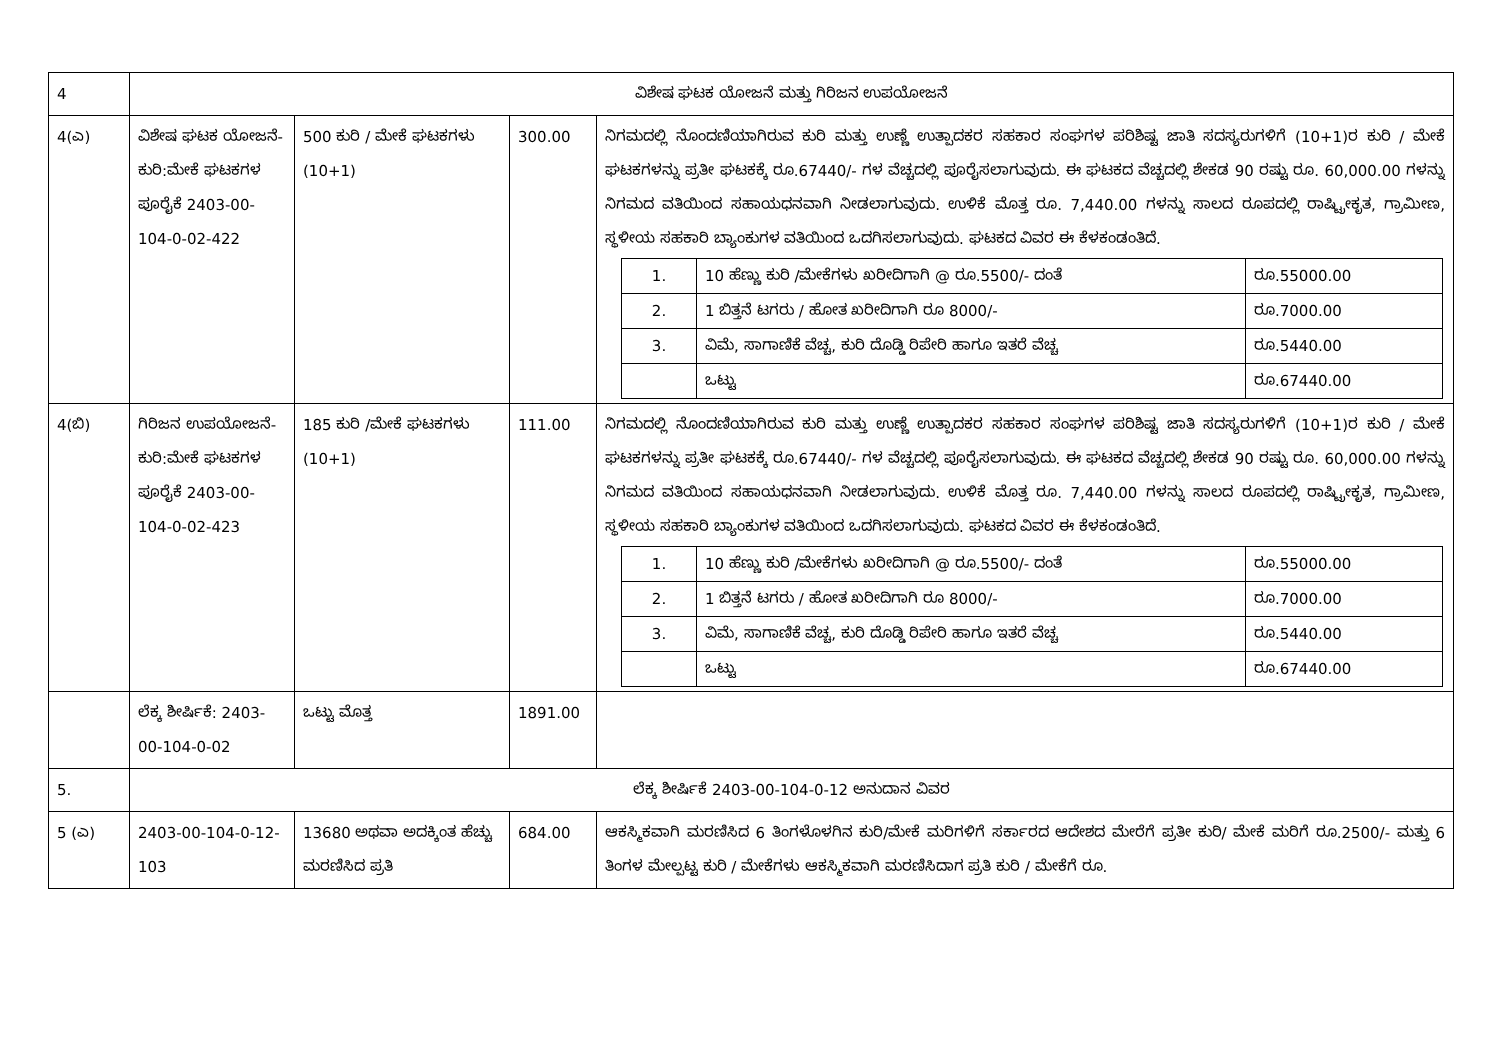| 4 | ವಿಶೇಷ ಘಟಕ ಯೋಜನೆ ಮತ್ತು ಗಿರಿಜನ ಉಪಯೋಜನೆ | | | |
| 4(ಎ) | ವಿಶೇಷ ಘಟಕ ಯೋಜನೆ- ಕುರಿ:ಮೇಕೆ ಘಟಕಗಳ ಪೂರೈಕೆ 2403-00-104-0-02-422 | 500 ಕುರಿ / ಮೇಕೆ ಘಟಕಗಳು (10+1) | 300.00 | ನಿಗಮದಲ್ಲಿ ನೊಂದಣಿಯಾಗಿರುವ ಕುರಿ ಮತ್ತು ಉಣ್ಣೆ ಉತ್ಪಾದಕರ ಸಹಕಾರ ಸಂಘಗಳ ಪರಿಶಿಷ್ಟ ಜಾತಿ ಸದಸ್ಯರುಗಳಿಗೆ (10+1)ರ ಕುರಿ / ಮೇಕೆ ಘಟಕಗಳನ್ನು ಪ್ರತೀ ಘಟಕಕ್ಕೆ ರೂ.67440/- ಗಳ ವೆಚ್ಚದಲ್ಲಿ ಪೂರೈಸಲಾಗುವುದು. ಈ ಘಟಕದ ವೆಚ್ಚದಲ್ಲಿ ಶೇಕಡ 90 ರಷ್ಟು ರೂ. 60,000.00 ಗಳನ್ನು ನಿಗಮದ ವತಿಯಿಂದ ಸಹಾಯಧನವಾಗಿ ನೀಡಲಾಗುವುದು. ಉಳಿಕೆ ಮೊತ್ತ ರೂ. 7,440.00 ಗಳನ್ನು ಸಾಲದ ರೂಪದಲ್ಲಿ ರಾಷ್ಟ್ರೀಕೃತ, ಗ್ರಾಮೀಣ, ಸ್ಥಳೀಯ ಸಹಕಾರಿ ಬ್ಯಾಂಕುಗಳ ವತಿಯಿಂದ ಒದಗಿಸಲಾಗುವುದು. ಘಟಕದ ವಿವರ ಈ ಕೆಳಕಂಡಂತಿದೆ. / 1. / 10 ಹೆಣ್ಣು ಕುರಿ /ಮೇಕೆಗಳು ಖರೀದಿಗಾಗಿ @ ರೂ.5500/- ದಂತೆ / ರೂ.55000.00 / / 2. / 1 ಬಿತ್ತನೆ ಟಗರು / ಹೋತ ಖರೀದಿಗಾಗಿ ರೂ 8000/- / ರೂ.7000.00 / / 3. / ವಿಮೆ, ಸಾಗಾಣಿಕೆ ವೆಚ್ಚ, ಕುರಿ ದೊಡ್ಡಿ ರಿಪೇರಿ ಹಾಗೂ ಇತರೆ ವೆಚ್ಚ / ರೂ.5440.00 / / / ಒಟ್ಟು / ರೂ.67440.00 / |
| 4(ಬಿ) | ಗಿರಿಜನ ಉಪಯೋಜನೆ- ಕುರಿ:ಮೇಕೆ ಘಟಕಗಳ ಪೂರೈಕೆ 2403-00-104-0-02-423 | 185 ಕುರಿ /ಮೇಕೆ ಘಟಕಗಳು (10+1) | 111.00 | ನಿಗಮದಲ್ಲಿ ನೊಂದಣಿಯಾಗಿರುವ ಕುರಿ ಮತ್ತು ಉಣ್ಣೆ ಉತ್ಪಾದಕರ ಸಹಕಾರ ಸಂಘಗಳ ಪರಿಶಿಷ್ಟ ಜಾತಿ ಸದಸ್ಯರುಗಳಿಗೆ (10+1)ರ ಕುರಿ / ಮೇಕೆ ಘಟಕಗಳನ್ನು ಪ್ರತೀ ಘಟಕಕ್ಕೆ ರೂ.67440/- ಗಳ ವೆಚ್ಚದಲ್ಲಿ ಪೂರೈಸಲಾಗುವುದು. ಈ ಘಟಕದ ವೆಚ್ಚದಲ್ಲಿ ಶೇಕಡ 90 ರಷ್ಟು ರೂ. 60,000.00 ಗಳನ್ನು ನಿಗಮದ ವತಿಯಿಂದ ಸಹಾಯಧನವಾಗಿ ನೀಡಲಾಗುವುದು. ಉಳಿಕೆ ಮೊತ್ತ ರೂ. 7,440.00 ಗಳನ್ನು ಸಾಲದ ರೂಪದಲ್ಲಿ ರಾಷ್ಟ್ರೀಕೃತ, ಗ್ರಾಮೀಣ, ಸ್ಥಳೀಯ ಸಹಕಾರಿ ಬ್ಯಾಂಕುಗಳ ವತಿಯಿಂದ ಒದಗಿಸಲಾಗುವುದು. ಘಟಕದ ವಿವರ ಈ ಕೆಳಕಂಡಂತಿದೆ. / 1. / 10 ಹೆಣ್ಣು ಕುರಿ /ಮೇಕೆಗಳು ಖರೀದಿಗಾಗಿ @ ರೂ.5500/- ದಂತೆ / ರೂ.55000.00 / / 2. / 1 ಬಿತ್ತನೆ ಟಗರು / ಹೋತ ಖರೀದಿಗಾಗಿ ರೂ 8000/- / ರೂ.7000.00 / / 3. / ವಿಮೆ, ಸಾಗಾಣಿಕೆ ವೆಚ್ಚ, ಕುರಿ ದೊಡ್ಡಿ ರಿಪೇರಿ ಹಾಗೂ ಇತರೆ ವೆಚ್ಚ / ರೂ.5440.00 / / / ಒಟ್ಟು / ರೂ.67440.00 / |
| | ಲೆಕ್ಕ ಶೀರ್ಷಿಕೆ: 2403-00-104-0-02 | ಒಟ್ಟು ಮೊತ್ತ | 1891.00 | |
| 5. | ಲೆಕ್ಕ ಶೀರ್ಷಿಕೆ 2403-00-104-0-12 ಅನುದಾನ ವಿವರ | | | |
| 5 (ಎ) | 2403-00-104-0-12-103 | 13680 ಅಥವಾ ಅದಕ್ಕಿಂತ ಹೆಚ್ಚು ಮರಣಿಸಿದ ಪ್ರತಿ | 684.00 | ಆಕಸ್ಮಿಕವಾಗಿ ಮರಣಿಸಿದ 6 ತಿಂಗಳೊಳಗಿನ ಕುರಿ/ಮೇಕೆ ಮರಿಗಳಿಗೆ ಸರ್ಕಾರದ ಆದೇಶದ ಮೇರೆಗೆ ಪ್ರತೀ ಕುರಿ/ ಮೇಕೆ ಮರಿಗೆ ರೂ.2500/- ಮತ್ತು 6 ತಿಂಗಳ ಮೇಲ್ಪಟ್ಟ ಕುರಿ / ಮೇಕೆಗಳು ಆಕಸ್ಮಿಕವಾಗಿ ಮರಣಿಸಿದಾಗ ಪ್ರತಿ ಕುರಿ / ಮೇಕೆಗೆ ರೂ. |